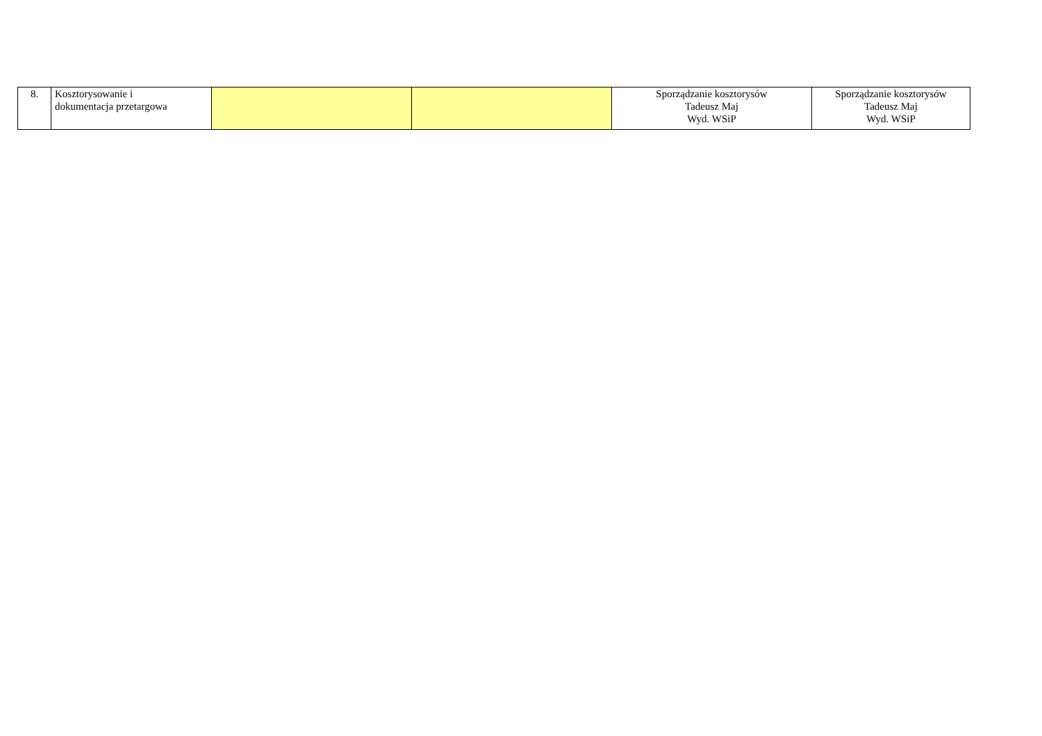| 8. | Kosztorysowanie i dokumentacja przetargowa | | | Sporządzanie kosztorysów Tadeusz Maj Wyd. WSiP | Sporządzanie kosztorysów Tadeusz Maj Wyd. WSiP |